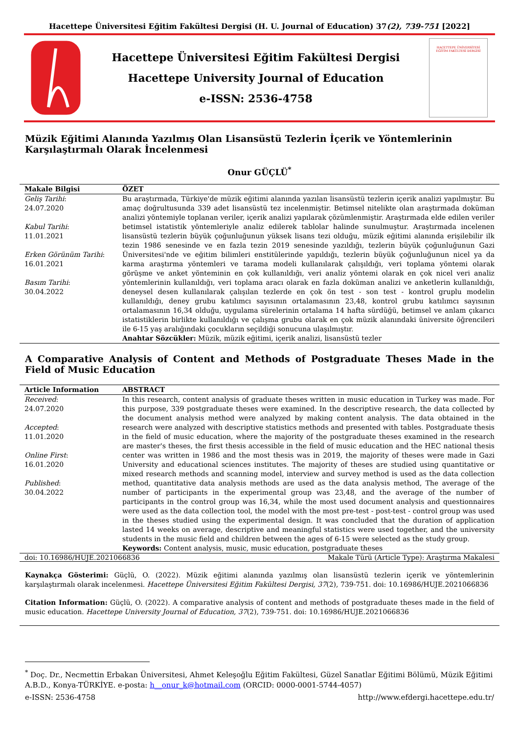Hacettepe Üniversitesi Eğitim Fakültesi Dergisi (H. U. Journal of Education) 37(2), 739-751 [2022]
Hacettepe Üniversitesi Eğitim Fakültesi Dergisi
Hacettepe University Journal of Education
e-ISSN: 2536-4758
HACETTEPE ÜNİVERSİTESİ
EĞİTİM FAKÜLTESİ DERGİSİ
Müzik Eğitimi Alanında Yazılmış Olan Lisansüstü Tezlerin İçerik ve Yöntemlerinin Karşılaştırmalı Olarak İncelenmesi
Onur GÜÇLÜ<sup>*</sup>
Makale Bilgisi
Geliş Tarihi:
24.07.2020
Kabul Tarihi:
11.01.2021
Erken Görünüm Tarihi:
16.01.2021
Basım Tarihi:
30.04.2022
ÖZET
Bu araştırmada, Türkiye'de müzik eğitimi alanında yazılan lisansüstü tezlerin içerik analizi yapılmıştır. Bu amaç doğrultusunda 339 adet lisansüstü tez incelenmiştir. Betimsel nitelikte olan araştırmada doküman analizi yöntemiyle toplanan veriler, içerik analizi yapılarak çözümlenmiştir. Araştırmada elde edilen veriler betimsel istatistik yöntemleriyle analiz edilerek tablolar halinde sunulmuştur. Araştırmada incelenen lisansüstü tezlerin büyük çoğunluğunun yüksek lisans tezi olduğu, müzik eğitimi alanında erişilebilir ilk tezin 1986 senesinde ve en fazla tezin 2019 senesinde yazıldığı, tezlerin büyük çoğunluğunun Gazi Üniversitesi'nde ve eğitim bilimleri enstitülerinde yapıldığı, tezlerin büyük çoğunluğunun nicel ya da karma araştırma yöntemleri ve tarama modeli kullanılarak çalışıldığı, veri toplama yöntemi olarak görüşme ve anket yönteminin en çok kullanıldığı, veri analiz yöntemi olarak en çok nicel veri analiz yöntemlerinin kullanıldığı, veri toplama aracı olarak en fazla doküman analizi ve anketlerin kullanıldığı, deneysel desen kullanılarak çalışılan tezlerde en çok ön test - son test - kontrol gruplu modelin kullanıldığı, deney grubu katılımcı sayısının ortalamasının 23,48, kontrol grubu katılımcı sayısının ortalamasının 16,34 olduğu, uygulama sürelerinin ortalama 14 hafta sürdüğü, betimsel ve anlam çıkarıcı istatistiklerin birlikte kullanıldığı ve çalışma grubu olarak en çok müzik alanındaki üniversite öğrencileri ile 6-15 yaş aralığındaki çocukların seçildiği sonucuna ulaşılmıştır.
Anahtar Sözcükler: Müzik, müzik eğitimi, içerik analizi, lisansüstü tezler
A Comparative Analysis of Content and Methods of Postgraduate Theses Made in the Field of Music Education
Article Information
Received:
24.07.2020
Accepted:
11.01.2020
Online First:
16.01.2020
Published:
30.04.2022
ABSTRACT
In this research, content analysis of graduate theses written in music education in Turkey was made. For this purpose, 339 postgraduate theses were examined. In the descriptive research, the data collected by the document analysis method were analyzed by making content analysis. The data obtained in the research were analyzed with descriptive statistics methods and presented with tables. Postgraduate thesis in the field of music education, where the majority of the postgraduate theses examined in the research are master's theses, the first thesis accessible in the field of music education and the HEC national thesis center was written in 1986 and the most thesis was in 2019, the majority of theses were made in Gazi University and educational sciences institutes. The majority of theses are studied using quantitative or mixed research methods and scanning model, interview and survey method is used as the data collection method, quantitative data analysis methods are used as the data analysis method, The average of the number of participants in the experimental group was 23,48, and the average of the number of participants in the control group was 16,34, while the most used document analysis and questionnaires were used as the data collection tool, the model with the most pre-test - post-test - control group was used in the theses studied using the experimental design. It was concluded that the duration of application lasted 14 weeks on average, descriptive and meaningful statistics were used together, and the university students in the music field and children between the ages of 6-15 were selected as the study group.
Keywords: Content analysis, music, music education, postgraduate theses
doi: 10.16986/HUJE.2021066836 Makale Türü (Article Type): Araştırma Makalesi
Kaynakça Gösterimi: Güçlü, O. (2022). Müzik eğitimi alanında yazılmış olan lisansüstü tezlerin içerik ve yöntemlerinin karşılaştırmalı olarak incelenmesi. Hacettepe Üniversitesi Eğitim Fakültesi Dergisi, 37(2), 739-751. doi: 10.16986/HUJE.2021066836
Citation Information: Güçlü, O. (2022). A comparative analysis of content and methods of postgraduate theses made in the field of music education. Hacettepe University Journal of Education, 37(2), 739-751. doi: 10.16986/HUJE.2021066836
<sup>*</sup> Doç. Dr., Necmettin Erbakan Üniversitesi, Ahmet Keleşoğlu Eğitim Fakültesi, Güzel Sanatlar Eğitimi Bölümü, Müzik Eğitimi A.B.D., Konya-TÜRKİYE. e-posta: h__onur_k@hotmail.com (ORCID: 0000-0001-5744-4057)
e-ISSN: 2536-4758 http://www.efdergi.hacettepe.edu.tr/